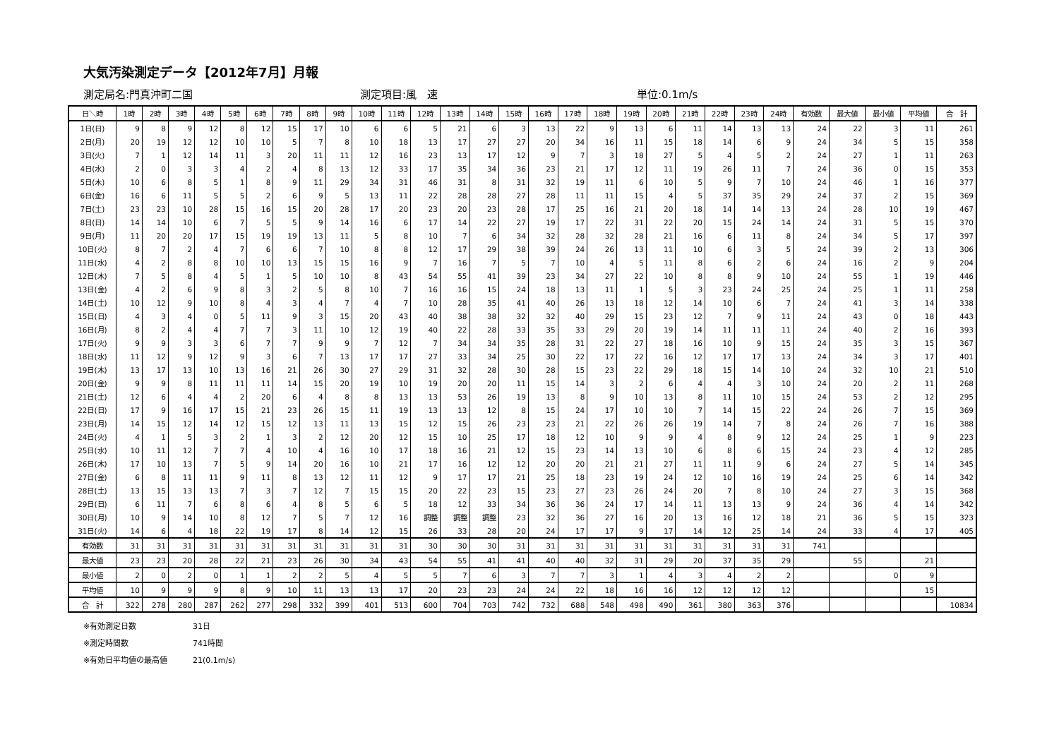大気汚染測定データ【2012年7月】月報
測定局名:門真沖町二国 測定項目:風　速 単位:0.1m/s
| 日＼時 | 1時 | 2時 | 3時 | 4時 | 5時 | 6時 | 7時 | 8時 | 9時 | 10時 | 11時 | 12時 | 13時 | 14時 | 15時 | 16時 | 17時 | 18時 | 19時 | 20時 | 21時 | 22時 | 23時 | 24時 | 有効数 | 最大値 | 最小値 | 平均値 | 合 計 |
| --- | --- | --- | --- | --- | --- | --- | --- | --- | --- | --- | --- | --- | --- | --- | --- | --- | --- | --- | --- | --- | --- | --- | --- | --- | --- | --- | --- | --- | --- |
| 1日(日) | 9 | 8 | 9 | 12 | 8 | 12 | 15 | 17 | 10 | 6 | 6 | 5 | 21 | 6 | 3 | 13 | 22 | 9 | 13 | 6 | 11 | 14 | 13 | 13 | 24 | 22 | 3 | 11 | 261 |
| 2日(月) | 20 | 19 | 12 | 12 | 10 | 10 | 5 | 7 | 8 | 10 | 18 | 13 | 17 | 27 | 27 | 20 | 34 | 16 | 11 | 15 | 18 | 14 | 6 | 9 | 24 | 34 | 5 | 15 | 358 |
| 3日(火) | 7 | 1 | 12 | 14 | 11 | 3 | 20 | 11 | 11 | 12 | 16 | 23 | 13 | 17 | 12 | 9 | 7 | 3 | 18 | 27 | 5 | 4 | 5 | 2 | 24 | 27 | 1 | 11 | 263 |
| 4日(水) | 2 | 0 | 3 | 3 | 4 | 2 | 4 | 8 | 13 | 12 | 33 | 17 | 35 | 34 | 36 | 23 | 21 | 17 | 12 | 11 | 19 | 26 | 11 | 7 | 24 | 36 | 0 | 15 | 353 |
| 5日(木) | 10 | 6 | 8 | 5 | 1 | 8 | 9 | 11 | 29 | 34 | 31 | 46 | 31 | 8 | 31 | 32 | 19 | 11 | 6 | 10 | 5 | 9 | 7 | 10 | 24 | 46 | 1 | 16 | 377 |
| 6日(金) | 16 | 6 | 11 | 5 | 5 | 2 | 6 | 9 | 5 | 13 | 11 | 22 | 28 | 28 | 27 | 28 | 11 | 11 | 15 | 4 | 5 | 37 | 35 | 29 | 24 | 37 | 2 | 15 | 369 |
| 7日(土) | 23 | 23 | 10 | 28 | 15 | 16 | 15 | 20 | 28 | 17 | 20 | 23 | 20 | 23 | 28 | 17 | 25 | 16 | 21 | 20 | 18 | 14 | 14 | 13 | 24 | 28 | 10 | 19 | 467 |
| 8日(日) | 14 | 14 | 10 | 6 | 7 | 5 | 5 | 9 | 14 | 16 | 6 | 17 | 14 | 22 | 27 | 19 | 17 | 22 | 31 | 22 | 20 | 15 | 24 | 14 | 24 | 31 | 5 | 15 | 370 |
| 9日(月) | 11 | 20 | 20 | 17 | 15 | 19 | 19 | 13 | 11 | 5 | 8 | 10 | 7 | 6 | 34 | 32 | 28 | 32 | 28 | 21 | 16 | 6 | 11 | 8 | 24 | 34 | 5 | 17 | 397 |
| 10日(火) | 8 | 7 | 2 | 4 | 7 | 6 | 6 | 7 | 10 | 8 | 8 | 12 | 17 | 29 | 38 | 39 | 24 | 26 | 13 | 11 | 10 | 6 | 3 | 5 | 24 | 39 | 2 | 13 | 306 |
| 11日(水) | 4 | 2 | 8 | 8 | 10 | 10 | 13 | 15 | 15 | 16 | 9 | 7 | 16 | 7 | 5 | 7 | 10 | 4 | 5 | 11 | 8 | 6 | 2 | 6 | 24 | 16 | 2 | 9 | 204 |
| 12日(木) | 7 | 5 | 8 | 4 | 5 | 1 | 5 | 10 | 10 | 8 | 43 | 54 | 55 | 41 | 39 | 23 | 34 | 27 | 22 | 10 | 8 | 8 | 9 | 10 | 24 | 55 | 1 | 19 | 446 |
| 13日(金) | 4 | 2 | 6 | 9 | 8 | 3 | 2 | 5 | 8 | 10 | 7 | 16 | 16 | 15 | 24 | 18 | 13 | 11 | 1 | 5 | 3 | 23 | 24 | 25 | 24 | 25 | 1 | 11 | 258 |
| 14日(土) | 10 | 12 | 9 | 10 | 8 | 4 | 3 | 4 | 7 | 4 | 7 | 10 | 28 | 35 | 41 | 40 | 26 | 13 | 18 | 12 | 14 | 10 | 6 | 7 | 24 | 41 | 3 | 14 | 338 |
| 15日(日) | 4 | 3 | 4 | 0 | 5 | 11 | 9 | 3 | 15 | 20 | 43 | 40 | 38 | 38 | 32 | 32 | 40 | 29 | 15 | 23 | 12 | 7 | 9 | 11 | 24 | 43 | 0 | 18 | 443 |
| 16日(月) | 8 | 2 | 4 | 4 | 7 | 7 | 3 | 11 | 10 | 12 | 19 | 40 | 22 | 28 | 33 | 35 | 33 | 29 | 20 | 19 | 14 | 11 | 11 | 11 | 24 | 40 | 2 | 16 | 393 |
| 17日(火) | 9 | 9 | 3 | 3 | 6 | 7 | 7 | 9 | 9 | 7 | 12 | 7 | 34 | 34 | 35 | 28 | 31 | 22 | 27 | 18 | 16 | 10 | 9 | 15 | 24 | 35 | 3 | 15 | 367 |
| 18日(水) | 11 | 12 | 9 | 12 | 9 | 3 | 6 | 7 | 13 | 17 | 17 | 27 | 33 | 34 | 25 | 30 | 22 | 17 | 22 | 16 | 12 | 17 | 17 | 13 | 24 | 34 | 3 | 17 | 401 |
| 19日(木) | 13 | 17 | 13 | 10 | 13 | 16 | 21 | 26 | 30 | 27 | 29 | 31 | 32 | 28 | 30 | 28 | 15 | 23 | 22 | 29 | 18 | 15 | 14 | 10 | 24 | 32 | 10 | 21 | 510 |
| 20日(金) | 9 | 9 | 8 | 11 | 11 | 11 | 14 | 15 | 20 | 19 | 10 | 19 | 20 | 20 | 11 | 15 | 14 | 3 | 2 | 6 | 4 | 4 | 3 | 10 | 24 | 20 | 2 | 11 | 268 |
| 21日(土) | 12 | 6 | 4 | 4 | 2 | 20 | 6 | 4 | 8 | 8 | 13 | 13 | 53 | 26 | 19 | 13 | 8 | 9 | 10 | 13 | 8 | 11 | 10 | 15 | 24 | 53 | 2 | 12 | 295 |
| 22日(日) | 17 | 9 | 16 | 17 | 15 | 21 | 23 | 26 | 15 | 11 | 19 | 13 | 13 | 12 | 8 | 15 | 24 | 17 | 10 | 10 | 7 | 14 | 15 | 22 | 24 | 26 | 7 | 15 | 369 |
| 23日(月) | 14 | 15 | 12 | 14 | 12 | 15 | 12 | 13 | 11 | 13 | 15 | 12 | 15 | 26 | 23 | 23 | 21 | 22 | 26 | 26 | 19 | 14 | 7 | 8 | 24 | 26 | 7 | 16 | 388 |
| 24日(火) | 4 | 1 | 5 | 3 | 2 | 1 | 3 | 2 | 12 | 20 | 12 | 15 | 10 | 25 | 17 | 18 | 12 | 10 | 9 | 9 | 4 | 8 | 9 | 12 | 24 | 25 | 1 | 9 | 223 |
| 25日(水) | 10 | 11 | 12 | 7 | 7 | 4 | 10 | 4 | 16 | 10 | 17 | 18 | 16 | 21 | 12 | 15 | 23 | 14 | 13 | 10 | 6 | 8 | 6 | 15 | 24 | 23 | 4 | 12 | 285 |
| 26日(木) | 17 | 10 | 13 | 7 | 5 | 9 | 14 | 20 | 16 | 10 | 21 | 17 | 16 | 12 | 12 | 20 | 20 | 21 | 21 | 27 | 11 | 11 | 9 | 6 | 24 | 27 | 5 | 14 | 345 |
| 27日(金) | 6 | 8 | 11 | 11 | 9 | 11 | 8 | 13 | 12 | 11 | 12 | 9 | 17 | 17 | 21 | 25 | 18 | 23 | 19 | 24 | 12 | 10 | 16 | 19 | 24 | 25 | 6 | 14 | 342 |
| 28日(土) | 13 | 15 | 13 | 13 | 7 | 3 | 7 | 12 | 7 | 15 | 15 | 20 | 22 | 23 | 15 | 23 | 27 | 23 | 26 | 24 | 20 | 7 | 8 | 10 | 24 | 27 | 3 | 15 | 368 |
| 29日(日) | 6 | 11 | 7 | 6 | 8 | 6 | 4 | 8 | 5 | 6 | 5 | 18 | 12 | 33 | 34 | 36 | 36 | 24 | 17 | 14 | 11 | 13 | 13 | 9 | 24 | 36 | 4 | 14 | 342 |
| 30日(月) | 10 | 9 | 14 | 10 | 8 | 12 | 7 | 5 | 7 | 12 | 16 | 調整 | 調整 | 調整 | 23 | 32 | 36 | 27 | 16 | 20 | 13 | 16 | 12 | 18 | 21 | 36 | 5 | 15 | 323 |
| 31日(火) | 14 | 6 | 4 | 18 | 22 | 19 | 17 | 8 | 14 | 12 | 15 | 26 | 33 | 28 | 20 | 24 | 17 | 17 | 9 | 17 | 14 | 12 | 25 | 14 | 24 | 33 | 4 | 17 | 405 |
| 有効数 | 31 | 31 | 31 | 31 | 31 | 31 | 31 | 31 | 31 | 31 | 31 | 30 | 30 | 30 | 31 | 31 | 31 | 31 | 31 | 31 | 31 | 31 | 31 | 31 | 741 | | | | |
| 最大値 | 23 | 23 | 20 | 28 | 22 | 21 | 23 | 26 | 30 | 34 | 43 | 54 | 55 | 41 | 41 | 40 | 40 | 32 | 31 | 29 | 20 | 37 | 35 | 29 | | 55 | | 21 | |
| 最小値 | 2 | 0 | 2 | 0 | 1 | 1 | 2 | 2 | 5 | 4 | 5 | 5 | 7 | 6 | 3 | 7 | 7 | 3 | 1 | 4 | 3 | 4 | 2 | 2 | | | 0 | 9 | |
| 平均値 | 10 | 9 | 9 | 9 | 8 | 9 | 10 | 11 | 13 | 13 | 17 | 20 | 23 | 23 | 24 | 24 | 22 | 18 | 16 | 16 | 12 | 12 | 12 | 12 | | | | 15 | |
| 合 計 | 322 | 278 | 280 | 287 | 262 | 277 | 298 | 332 | 399 | 401 | 513 | 600 | 704 | 703 | 742 | 732 | 688 | 548 | 498 | 490 | 361 | 380 | 363 | 376 | | | | | 10834 |
※有効測定日数 31日
※測定時間数 741時間
※有効日平均値の最高値 21(0.1m/s)